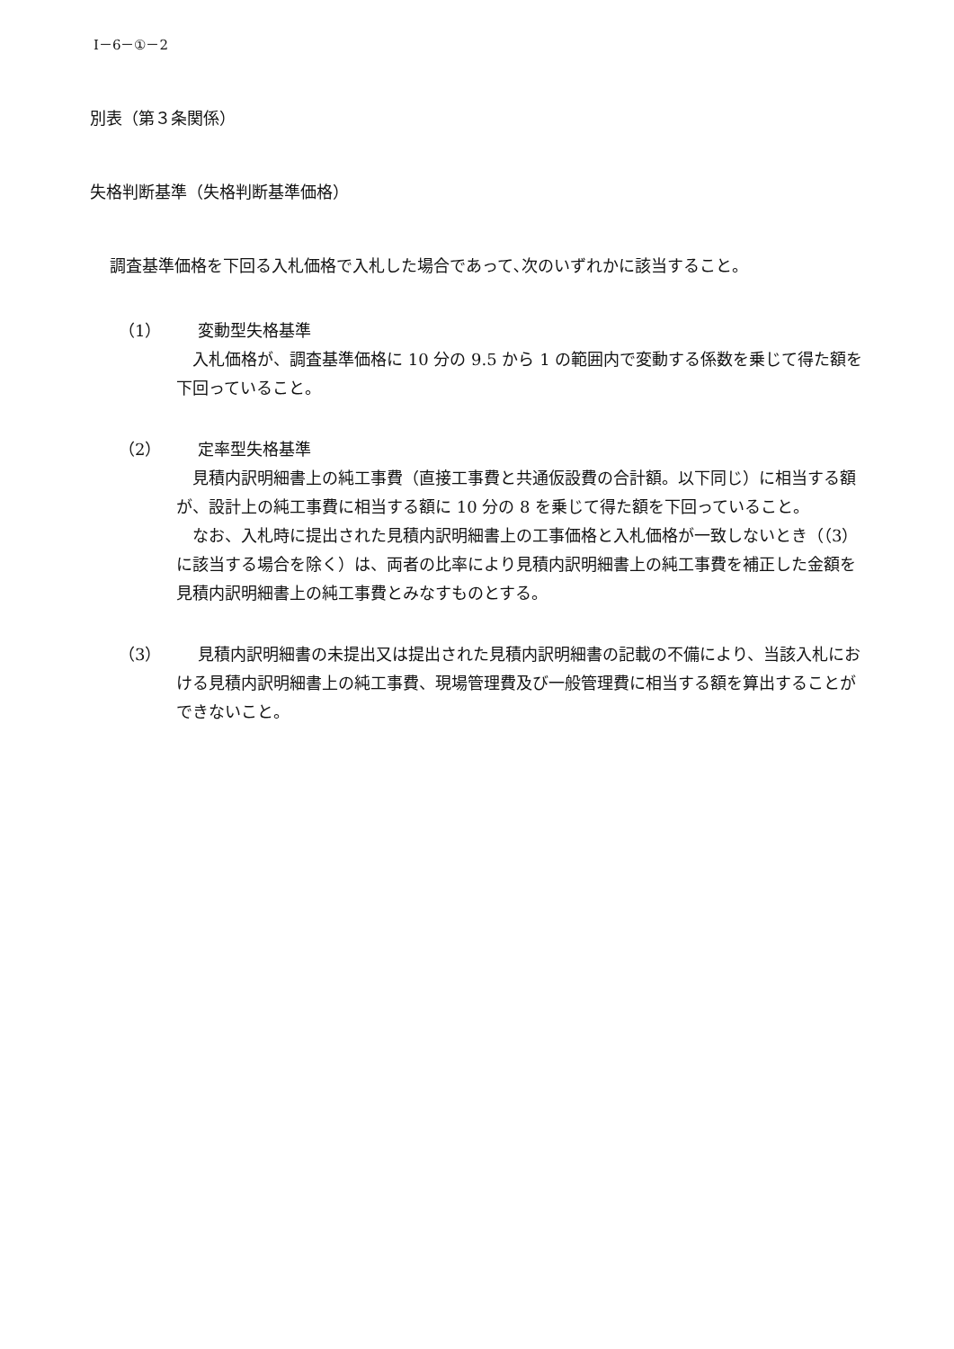Ⅰ－6－①－2
別表（第３条関係）
失格判断基準（失格判断基準価格）
調査基準価格を下回る入札価格で入札した場合であって､次のいずれかに該当すること。
（1） 変動型失格基準
入札価格が、調査基準価格に 10 分の 9.5 から 1 の範囲内で変動する係数を乗じて得た額を下回っていること。
（2） 定率型失格基準
見積内訳明細書上の純工事費（直接工事費と共通仮設費の合計額。以下同じ）に相当する額が、設計上の純工事費に相当する額に 10 分の 8 を乗じて得た額を下回っていること。
なお、入札時に提出された見積内訳明細書上の工事価格と入札価格が一致しないとき（（3）に該当する場合を除く）は、両者の比率により見積内訳明細書上の純工事費を補正した金額を見積内訳明細書上の純工事費とみなすものとする。
（3） 見積内訳明細書の未提出又は提出された見積内訳明細書の記載の不備により、当該入札における見積内訳明細書上の純工事費、現場管理費及び一般管理費に相当する額を算出することができないこと。